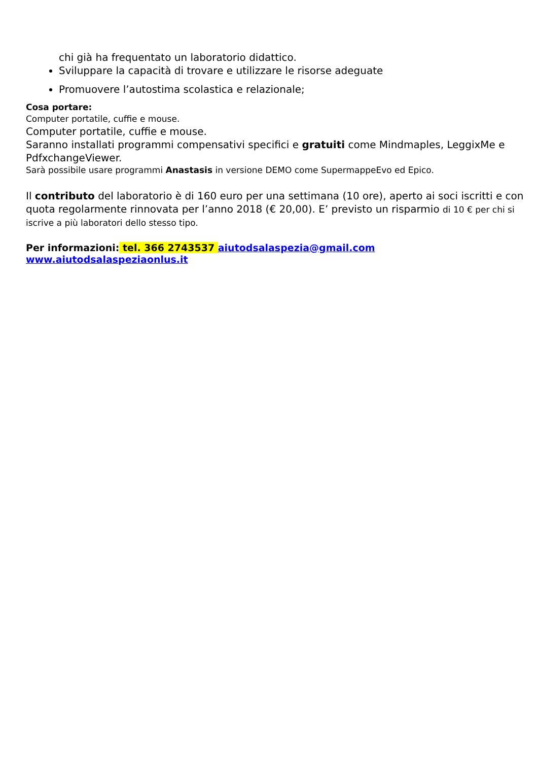chi già ha frequentato un laboratorio didattico.
Sviluppare la capacità di trovare e utilizzare le risorse adeguate
Promuovere l’autostima scolastica e relazionale;
Cosa portare:
Computer portatile, cuffie e mouse.
Computer portatile, cuffie e mouse.
Saranno installati programmi compensativi specifici e gratuiti come Mindmaples, LeggixMe e PdfxchangeViewer.
Sarà possibile usare programmi Anastasis in versione DEMO come SupermappeEvo ed Epico.
Il contributo del laboratorio è di 160 euro per una settimana (10 ore), aperto ai soci iscritti e con quota regolarmente rinnovata per l’anno 2018 (€ 20,00). E’ previsto un risparmio di 10 € per chi si iscrive a più laboratori dello stesso tipo.
Per informazioni: tel. 366 2743537 aiutodsalaspezia@gmail.com
www.aiutodsalaspeziaonlus.it